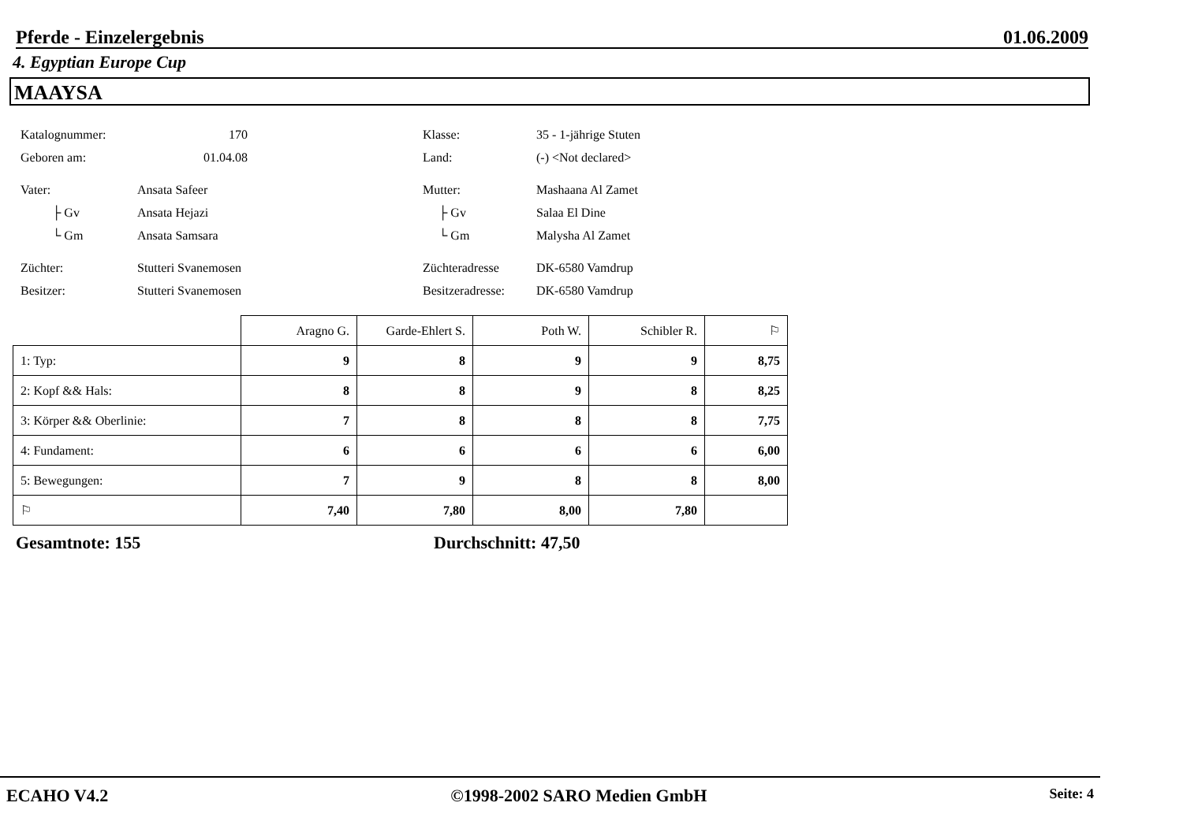Pferde - Einzelergebnis 01.06.2009
4. Egyptian Europe Cup
MAAYSA
| Katalognummer: | 170 |
| Geboren am: | 01.04.08 |
| Vater: | Ansata Safeer |
| ├ Gv | Ansata Hejazi |
| └ Gm | Ansata Samsara |
| Züchter: | Stutteri Svanemosen |
| Besitzer: | Stutteri Svanemosen |
| Klasse: | 35 - 1-jährige Stuten |
| Land: | (-) <Not declared> |
| Mutter: | Mashaana Al Zamet |
| ├ Gv | Salaa El Dine |
| └ Gm | Malysha Al Zamet |
| Züchteradresse | DK-6580 Vamdrup |
| Besitzeradresse: | DK-6580 Vamdrup |
| | Aragno G. | Garde-Ehlert S. | Poth W. | Schibler R. | ⚐ |
| --- | --- | --- | --- | --- | --- |
| 1: Typ: | 9 | 8 | 9 | 9 | 8,75 |
| 2: Kopf && Hals: | 8 | 8 | 9 | 8 | 8,25 |
| 3: Körper && Oberlinie: | 7 | 8 | 8 | 8 | 7,75 |
| 4: Fundament: | 6 | 6 | 6 | 6 | 6,00 |
| 5: Bewegungen: | 7 | 9 | 8 | 8 | 8,00 |
| ⚐ | 7,40 | 7,80 | 8,00 | 7,80 | |
Gesamtnote: 155 Durchschnitt: 47,50
ECAHO V4.2 ©1998-2002 SARO Medien GmbH Seite: 4